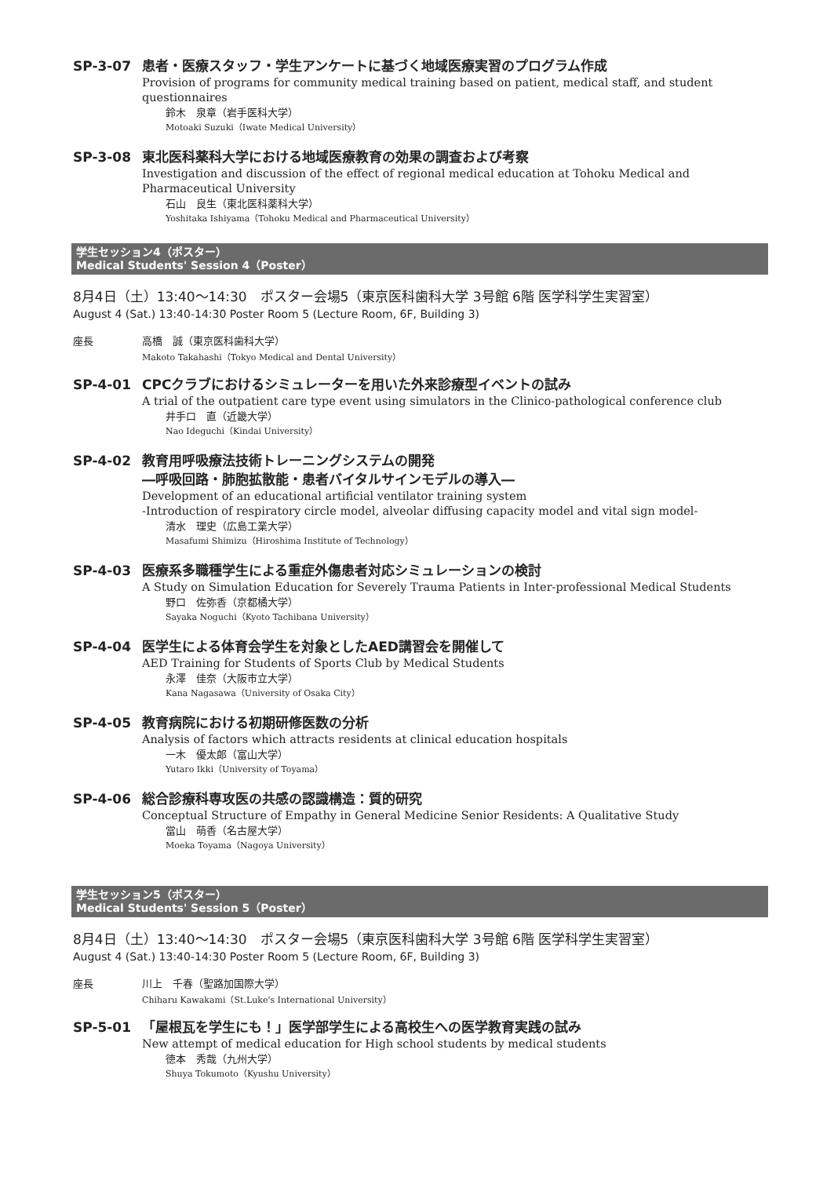SP-3-07 患者・医療スタッフ・学生アンケートに基づく地域医療実習のプログラム作成
Provision of programs for community medical training based on patient, medical staff, and student questionnaires
鈴木　泉章（岩手医科大学）
Motoaki Suzuki（Iwate Medical University）
SP-3-08 東北医科薬科大学における地域医療教育の効果の調査および考察
Investigation and discussion of the effect of regional medical education at Tohoku Medical and Pharmaceutical University
石山　良生（東北医科薬科大学）
Yoshitaka Ishiyama（Tohoku Medical and Pharmaceutical University）
学生セッション4（ポスター）
Medical Students' Session 4（Poster）
8月4日（土）13:40～14:30　ポスター会場5（東京医科歯科大学 3号館 6階 医学科学生実習室）
August 4 (Sat.) 13:40-14:30 Poster Room 5 (Lecture Room, 6F, Building 3)
座長 高橋　誠（東京医科歯科大学）
Makoto Takahashi（Tokyo Medical and Dental University）
SP-4-01 CPCクラブにおけるシミュレーターを用いた外来診療型イベントの試み
A trial of the outpatient care type event using simulators in the Clinico-pathological conference club
井手口　直（近畿大学）
Nao Ideguchi（Kindai University）
SP-4-02 教育用呼吸療法技術トレーニングシステムの開発
―呼吸回路・肺胞拡散能・患者バイタルサインモデルの導入―
Development of an educational artificial ventilator training system
-Introduction of respiratory circle model, alveolar diffusing capacity model and vital sign model-
清水　理史（広島工業大学）
Masafumi Shimizu（Hiroshima Institute of Technology）
SP-4-03 医療系多職種学生による重症外傷患者対応シミュレーションの検討
A Study on Simulation Education for Severely Trauma Patients in Inter-professional Medical Students
野口　佐弥香（京都橘大学）
Sayaka Noguchi（Kyoto Tachibana University）
SP-4-04 医学生による体育会学生を対象としたAED講習会を開催して
AED Training for Students of Sports Club by Medical Students
永澤　佳奈（大阪市立大学）
Kana Nagasawa（University of Osaka City）
SP-4-05 教育病院における初期研修医数の分析
Analysis of factors which attracts residents at clinical education hospitals
一木　優太郎（富山大学）
Yutaro Ikki（University of Toyama）
SP-4-06 総合診療科専攻医の共感の認識構造：質的研究
Conceptual Structure of Empathy in General Medicine Senior Residents: A Qualitative Study
當山　萌香（名古屋大学）
Moeka Toyama（Nagoya University）
学生セッション5（ポスター）
Medical Students' Session 5（Poster）
8月4日（土）13:40～14:30　ポスター会場5（東京医科歯科大学 3号館 6階 医学科学生実習室）
August 4 (Sat.) 13:40-14:30 Poster Room 5 (Lecture Room, 6F, Building 3)
座長 川上　千春（聖路加国際大学）
Chiharu Kawakami（St.Luke's International University）
SP-5-01 「屋根瓦を学生にも！」医学部学生による高校生への医学教育実践の試み
New attempt of medical education for High school students by medical students
徳本　秀哉（九州大学）
Shuya Tokumoto（Kyushu University）